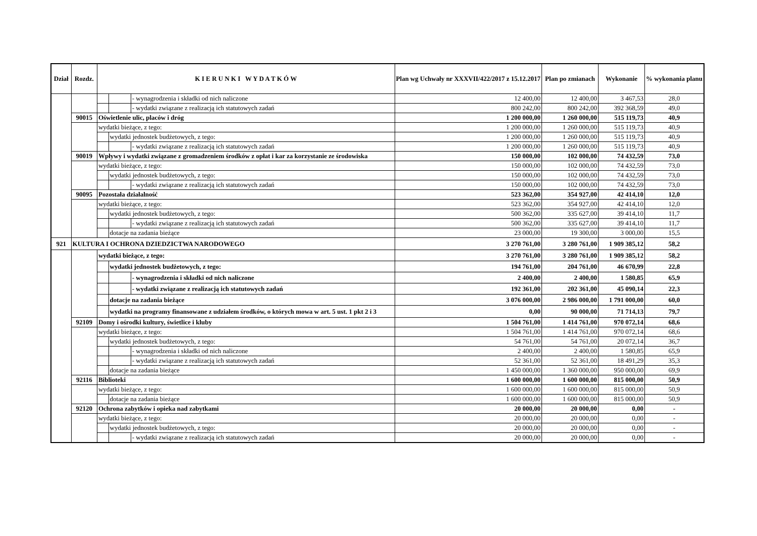| Dział | Rozdz. | K I E R U N K I W Y D A T K Ó W | | | Plan wg Uchwały nr XXXVII/422/2017 z 15.12.2017 | Plan po zmianach | Wykonanie | % wykonania planu |
| --- | --- | --- | --- | --- | --- | --- | --- | --- |
| | | | | - wynagrodzenia i składki od nich naliczone | 12 400,00 | 12 400,00 | 3 467,53 | 28,0 |
| | | | | - wydatki związane z realizacją ich statutowych zadań | 800 242,00 | 800 242,00 | 392 368,59 | 49,0 |
| | 90015 | Oświetlenie ulic, placów i dróg | | | 1 200 000,00 | 1 260 000,00 | 515 119,73 | 40,9 |
| | | wydatki bieżące, z tego: | | | 1 200 000,00 | 1 260 000,00 | 515 119,73 | 40,9 |
| | | | wydatki jednostek budżetowych, z tego: | | 1 200 000,00 | 1 260 000,00 | 515 119,73 | 40,9 |
| | | | | - wydatki związane z realizacją ich statutowych zadań | 1 200 000,00 | 1 260 000,00 | 515 119,73 | 40,9 |
| | 90019 | Wpływy i wydatki związane z gromadzeniem środków z opłat i kar za korzystanie ze środowiska | | | 150 000,00 | 102 000,00 | 74 432,59 | 73,0 |
| | | wydatki bieżące, z tego: | | | 150 000,00 | 102 000,00 | 74 432,59 | 73,0 |
| | | | wydatki jednostek budżetowych, z tego: | | 150 000,00 | 102 000,00 | 74 432,59 | 73,0 |
| | | | | - wydatki związane z realizacją ich statutowych zadań | 150 000,00 | 102 000,00 | 74 432,59 | 73,0 |
| | 90095 | Pozostała działalność | | | 523 362,00 | 354 927,00 | 42 414,10 | 12,0 |
| | | wydatki bieżące, z tego: | | | 523 362,00 | 354 927,00 | 42 414,10 | 12,0 |
| | | | wydatki jednostek budżetowych, z tego: | | 500 362,00 | 335 627,00 | 39 414,10 | 11,7 |
| | | | | - wydatki związane z realizacją ich statutowych zadań | 500 362,00 | 335 627,00 | 39 414,10 | 11,7 |
| | | | dotacje na zadania bieżące | | 23 000,00 | 19 300,00 | 3 000,00 | 15,5 |
| 921 | KULTURA I OCHRONA DZIEDZICTWA NARODOWEGO | | | | 3 270 761,00 | 3 280 761,00 | 1 909 385,12 | 58,2 |
| | | wydatki bieżące, z tego: | | | 3 270 761,00 | 3 280 761,00 | 1 909 385,12 | 58,2 |
| | | | wydatki jednostek budżetowych, z tego: | | 194 761,00 | 204 761,00 | 46 670,99 | 22,8 |
| | | | | - wynagrodzenia i składki od nich naliczone | 2 400,00 | 2 400,00 | 1 580,85 | 65,9 |
| | | | | - wydatki związane z realizacją ich statutowych zadań | 192 361,00 | 202 361,00 | 45 090,14 | 22,3 |
| | | | dotacje na zadania bieżące | | 3 076 000,00 | 2 986 000,00 | 1 791 000,00 | 60,0 |
| | | | wydatki na programy finansowane z udziałem środków, o których mowa w art. 5 ust. 1 pkt 2 i 3 | | 0,00 | 90 000,00 | 71 714,13 | 79,7 |
| | 92109 | Domy i ośrodki kultury, świetlice i kluby | | | 1 504 761,00 | 1 414 761,00 | 970 072,14 | 68,6 |
| | | wydatki bieżące, z tego: | | | 1 504 761,00 | 1 414 761,00 | 970 072,14 | 68,6 |
| | | | wydatki jednostek budżetowych, z tego: | | 54 761,00 | 54 761,00 | 20 072,14 | 36,7 |
| | | | | - wynagrodzenia i składki od nich naliczone | 2 400,00 | 2 400,00 | 1 580,85 | 65,9 |
| | | | | - wydatki związane z realizacją ich statutowych zadań | 52 361,00 | 52 361,00 | 18 491,29 | 35,3 |
| | | | dotacje na zadania bieżące | | 1 450 000,00 | 1 360 000,00 | 950 000,00 | 69,9 |
| | 92116 | Biblioteki | | | 1 600 000,00 | 1 600 000,00 | 815 000,00 | 50,9 |
| | | wydatki bieżące, z tego: | | | 1 600 000,00 | 1 600 000,00 | 815 000,00 | 50,9 |
| | | | dotacje na zadania bieżące | | 1 600 000,00 | 1 600 000,00 | 815 000,00 | 50,9 |
| | 92120 | Ochrona zabytków i opieka nad zabytkami | | | 20 000,00 | 20 000,00 | 0,00 | - |
| | | wydatki bieżące, z tego: | | | 20 000,00 | 20 000,00 | 0,00 | - |
| | | | wydatki jednostek budżetowych, z tego: | | 20 000,00 | 20 000,00 | 0,00 | - |
| | | | | - wydatki związane z realizacją ich statutowych zadań | 20 000,00 | 20 000,00 | 0,00 | - |